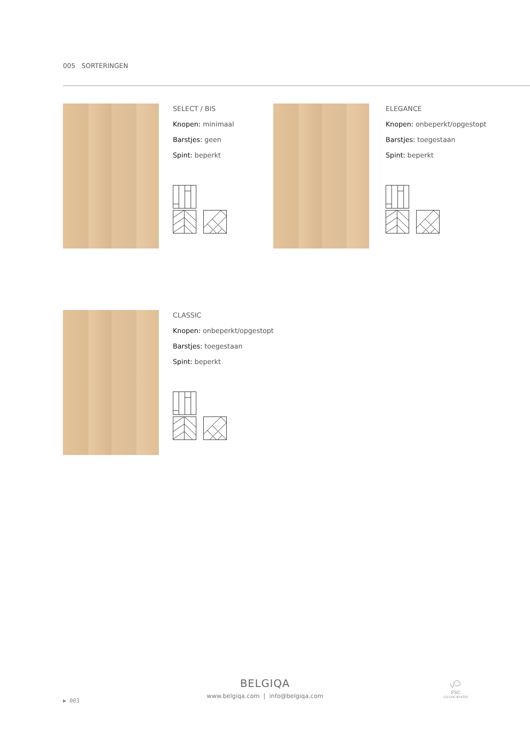005 SORTERINGEN
SELECT / BIS
Knopen: minimaal
Barstjes: geen
Spint: beperkt
ELEGANCE
Knopen: onbeperkt/opgestopt
Barstjes: toegestaan
Spint: beperkt
CLASSIC
Knopen: onbeperkt/opgestopt
Barstjes: toegestaan
Spint: beperkt
BELGIQA
www.belgiqa.com | info@belgiqa.com
▶ 003
FSC
CU-COC-874752